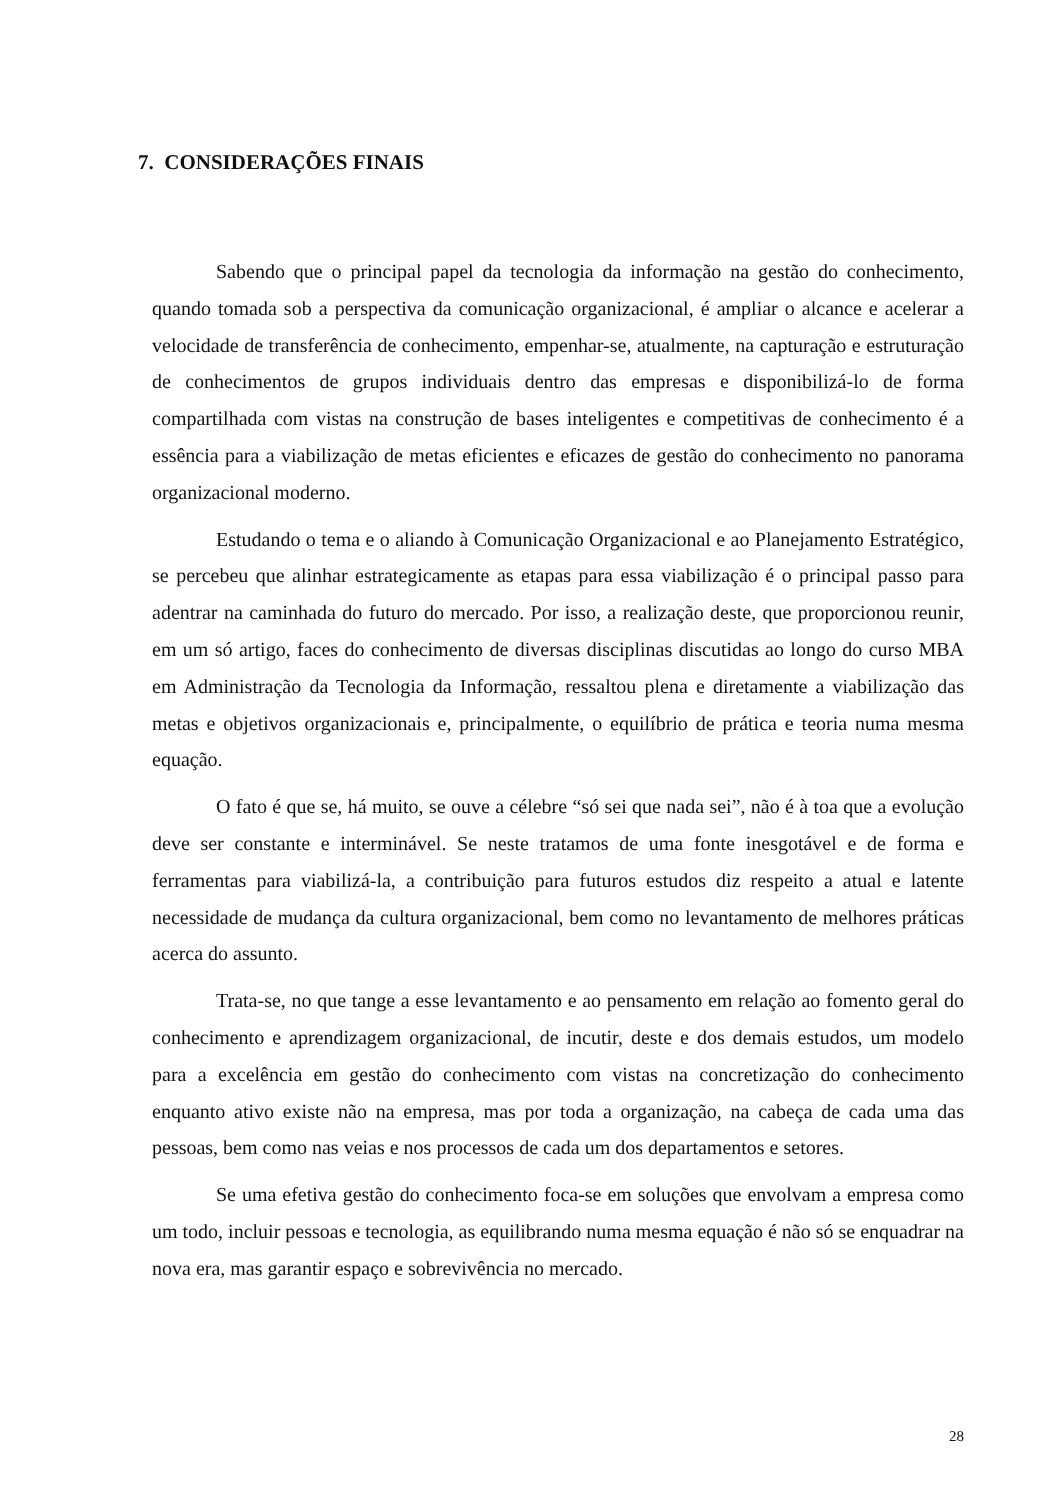7. CONSIDERAÇÕES FINAIS
Sabendo que o principal papel da tecnologia da informação na gestão do conhecimento, quando tomada sob a perspectiva da comunicação organizacional, é ampliar o alcance e acelerar a velocidade de transferência de conhecimento, empenhar-se, atualmente, na capturação e estruturação de conhecimentos de grupos individuais dentro das empresas e disponibilizá-lo de forma compartilhada com vistas na construção de bases inteligentes e competitivas de conhecimento é a essência para a viabilização de metas eficientes e eficazes de gestão do conhecimento no panorama organizacional moderno.
Estudando o tema e o aliando à Comunicação Organizacional e ao Planejamento Estratégico, se percebeu que alinhar estrategicamente as etapas para essa viabilização é o principal passo para adentrar na caminhada do futuro do mercado. Por isso, a realização deste, que proporcionou reunir, em um só artigo, faces do conhecimento de diversas disciplinas discutidas ao longo do curso MBA em Administração da Tecnologia da Informação, ressaltou plena e diretamente a viabilização das metas e objetivos organizacionais e, principalmente, o equilíbrio de prática e teoria numa mesma equação.
O fato é que se, há muito, se ouve a célebre “só sei que nada sei”, não é à toa que a evolução deve ser constante e interminável. Se neste tratamos de uma fonte inesgotável e de forma e ferramentas para viabilizá-la, a contribuição para futuros estudos diz respeito a atual e latente necessidade de mudança da cultura organizacional, bem como no levantamento de melhores práticas acerca do assunto.
Trata-se, no que tange a esse levantamento e ao pensamento em relação ao fomento geral do conhecimento e aprendizagem organizacional, de incutir, deste e dos demais estudos, um modelo para a excelência em gestão do conhecimento com vistas na concretização do conhecimento enquanto ativo existe não na empresa, mas por toda a organização, na cabeça de cada uma das pessoas, bem como nas veias e nos processos de cada um dos departamentos e setores.
Se uma efetiva gestão do conhecimento foca-se em soluções que envolvam a empresa como um todo, incluir pessoas e tecnologia, as equilibrando numa mesma equação é não só se enquadrar na nova era, mas garantir espaço e sobrevivência no mercado.
28